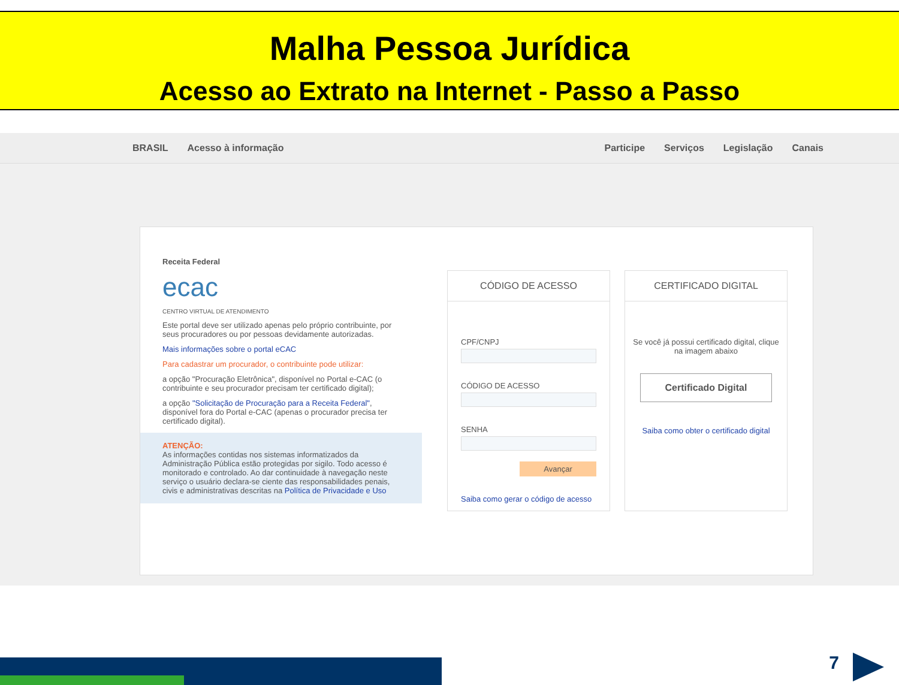Malha Pessoa Jurídica
Acesso ao Extrato na Internet - Passo a Passo
BRASIL Acesso à informação Participe Serviços Legislação Canais
Receita Federal
ecac
CENTRO VIRTUAL DE ATENDIMENTO
Este portal deve ser utilizado apenas pelo próprio contribuinte, por seus procuradores ou por pessoas devidamente autorizadas.
Mais informações sobre o portal eCAC
Para cadastrar um procurador, o contribuinte pode utilizar:
a opção "Procuração Eletrônica", disponível no Portal e-CAC (o contribuinte e seu procurador precisam ter certificado digital);
a opção "Solicitação de Procuração para a Receita Federal", disponível fora do Portal e-CAC (apenas o procurador precisa ter certificado digital).
ATENÇÃO:
As informações contidas nos sistemas informatizados da Administração Pública estão protegidas por sigilo. Todo acesso é monitorado e controlado. Ao dar continuidade à navegação neste serviço o usuário declara-se ciente das responsabilidades penais, civis e administrativas descritas na Política de Privacidade e Uso
CÓDIGO DE ACESSO
CPF/CNPJ
CÓDIGO DE ACESSO
SENHA
Avançar
Saiba como gerar o código de acesso
CERTIFICADO DIGITAL
Se você já possui certificado digital, clique na imagem abaixo
Certificado Digital
Saiba como obter o certificado digital
7